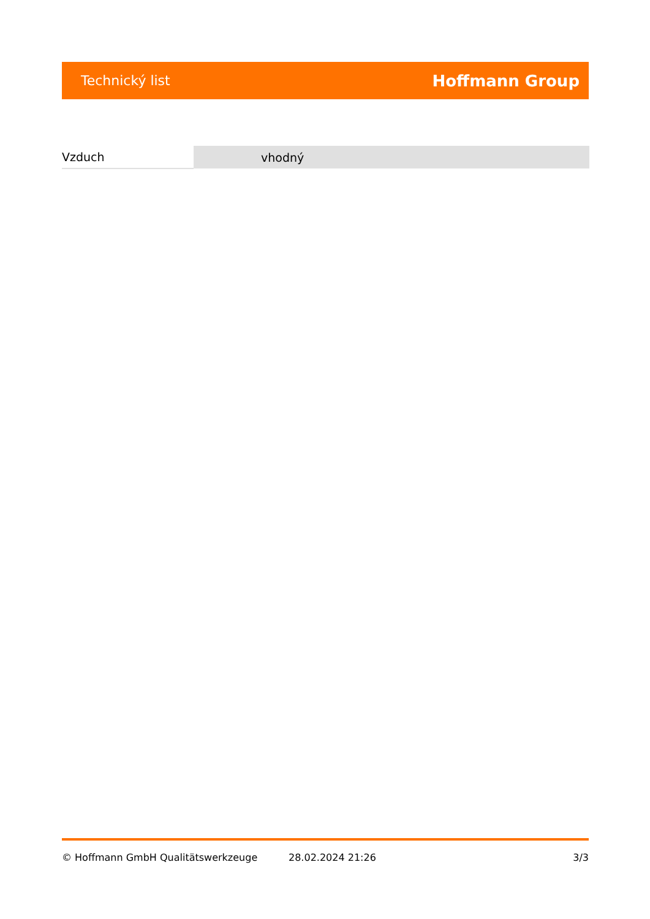Technický list Hoffmann Group
| Vzduch | vhodný |
© Hoffmann GmbH Qualitätswerkzeuge 28.02.2024 21:26 3/3